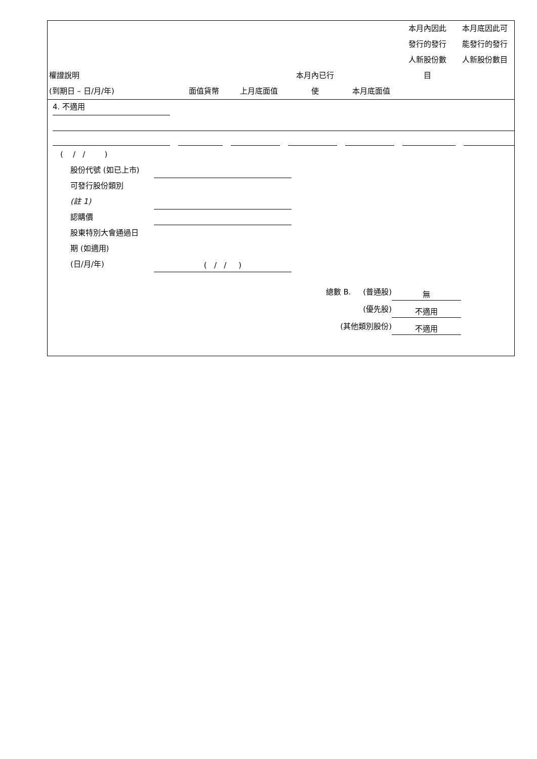| 權證說明 (到期日 – 日/月/年) | 面值貨幣 | 上月底面值 | 本月內已行 使 | 本月底面值 | 本月內因此 發行的發行 人新股份數 目 | 本月底因此可 能發行的發行 人新股份數目 |
| --- | --- | --- | --- | --- | --- | --- |
4. 不適用
( / / )
股份代號 (如已上市)
可發行股份類別
(註 1)
認購價
股東特別大會通過日
期 (如適用)
(日/月/年) ( / / )
總數 B. (普通股) 無
(優先股) 不適用
(其他類別股份) 不適用